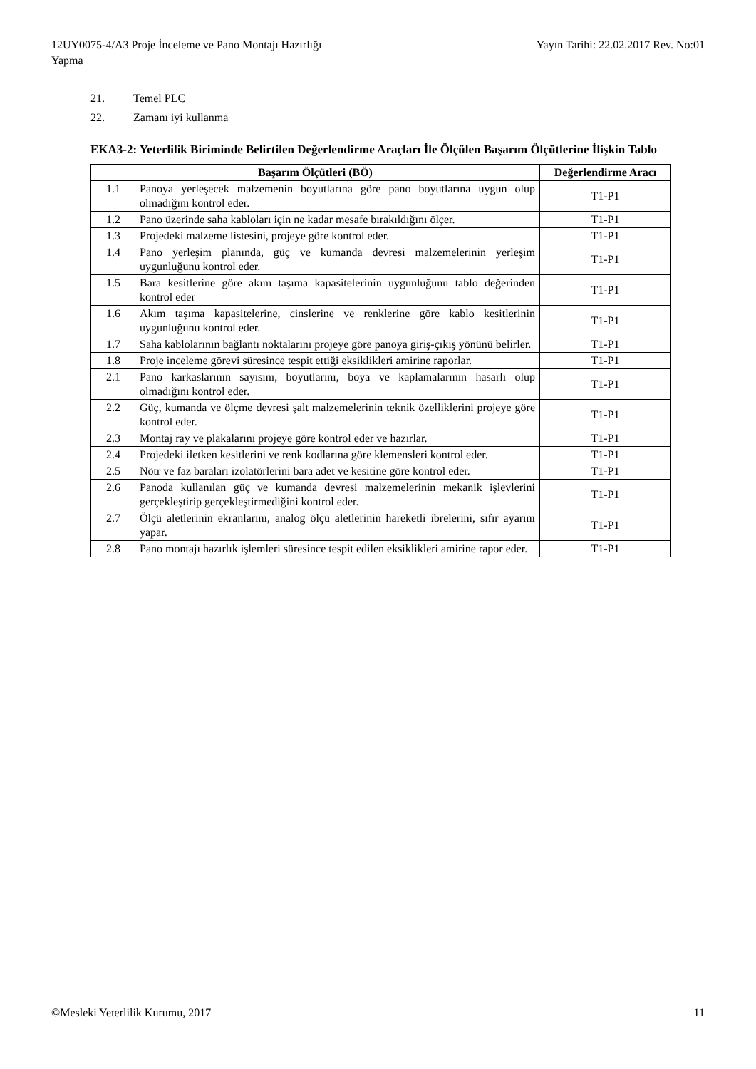12UY0075-4/A3 Proje İnceleme ve Pano Montajı Hazırlığı
Yapma
Yayın Tarihi: 22.02.2017 Rev. No:01
21. Temel PLC
22. Zamanı iyi kullanma
EKA3-2: Yeterlilik Biriminde Belirtilen Değerlendirme Araçları İle Ölçülen Başarım Ölçütlerine İlişkin Tablo
| Başarım Ölçütleri (BÖ) | | Değerlendirme Aracı |
| --- | --- | --- |
| 1.1 | Panoya yerleşecek malzemenin boyutlarına göre pano boyutlarına uygun olup olmadığını kontrol eder. | T1-P1 |
| 1.2 | Pano üzerinde saha kabloları için ne kadar mesafe bırakıldığını ölçer. | T1-P1 |
| 1.3 | Projedeki malzeme listesini, projeye göre kontrol eder. | T1-P1 |
| 1.4 | Pano yerleşim planında, güç ve kumanda devresi malzemelerinin yerleşim uygunluğunu kontrol eder. | T1-P1 |
| 1.5 | Bara kesitlerine göre akım taşıma kapasitelerinin uygunluğunu tablo değerinden kontrol eder | T1-P1 |
| 1.6 | Akım taşıma kapasitelerine, cinslerine ve renklerine göre kablo kesitlerinin uygunluğunu kontrol eder. | T1-P1 |
| 1.7 | Saha kablolarının bağlantı noktalarını projeye göre panoya giriş-çıkış yönünü belirler. | T1-P1 |
| 1.8 | Proje inceleme görevi süresince tespit ettiği eksiklikleri amirine raporlar. | T1-P1 |
| 2.1 | Pano karkaslarının sayısını, boyutlarını, boya ve kaplamalarının hasarlı olup olmadığını kontrol eder. | T1-P1 |
| 2.2 | Güç, kumanda ve ölçme devresi şalt malzemelerinin teknik özelliklerini projeye göre kontrol eder. | T1-P1 |
| 2.3 | Montaj ray ve plakalarını projeye göre kontrol eder ve hazırlar. | T1-P1 |
| 2.4 | Projedeki iletken kesitlerini ve renk kodlarına göre klemensleri kontrol eder. | T1-P1 |
| 2.5 | Nötr ve faz baraları izolatörlerini bara adet ve kesitine göre kontrol eder. | T1-P1 |
| 2.6 | Panoda kullanılan güç ve kumanda devresi malzemelerinin mekanik işlevlerini gerçekleştirip gerçekleştirmediğini kontrol eder. | T1-P1 |
| 2.7 | Ölçü aletlerinin ekranlarını, analog ölçü aletlerinin hareketli ibrelerini, sıfır ayarını yapar. | T1-P1 |
| 2.8 | Pano montajı hazırlık işlemleri süresince tespit edilen eksiklikleri amirine rapor eder. | T1-P1 |
©Mesleki Yeterlilik Kurumu, 2017
11